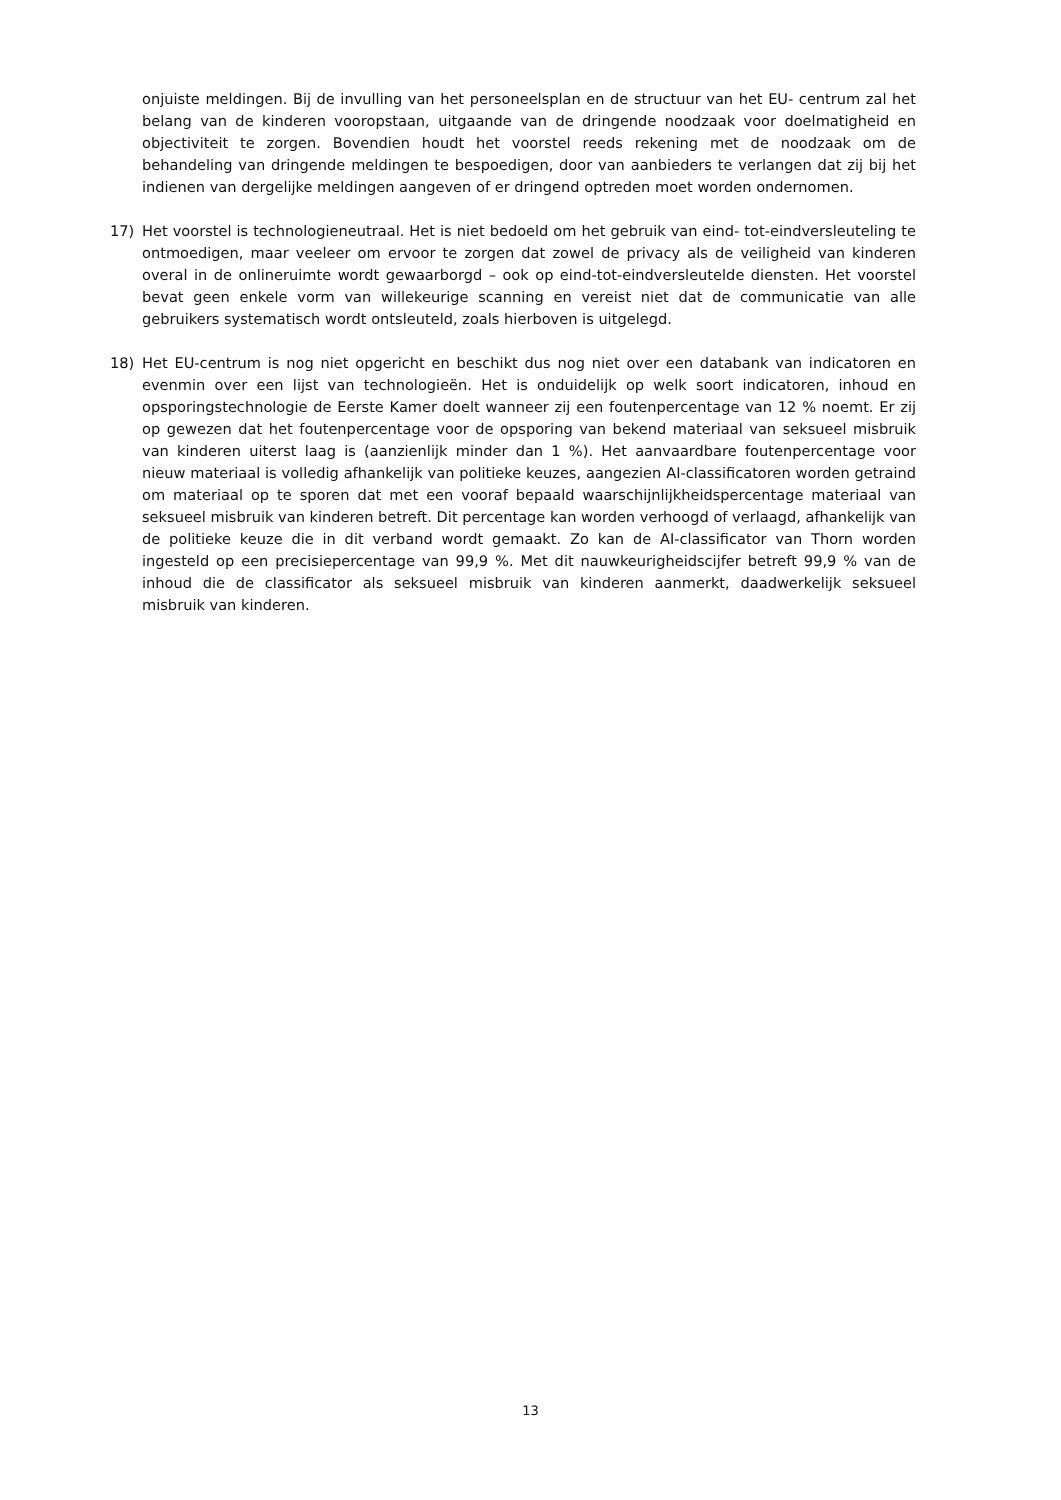onjuiste meldingen. Bij de invulling van het personeelsplan en de structuur van het EU- centrum zal het belang van de kinderen vooropstaan, uitgaande van de dringende noodzaak voor doelmatigheid en objectiviteit te zorgen. Bovendien houdt het voorstel reeds rekening met de noodzaak om de behandeling van dringende meldingen te bespoedigen, door van aanbieders te verlangen dat zij bij het indienen van dergelijke meldingen aangeven of er dringend optreden moet worden ondernomen.
17) Het voorstel is technologieneutraal. Het is niet bedoeld om het gebruik van eind- tot-eindversleuteling te ontmoedigen, maar veeleer om ervoor te zorgen dat zowel de privacy als de veiligheid van kinderen overal in de onlineruimte wordt gewaarborgd – ook op eind-tot-eindversleutelde diensten. Het voorstel bevat geen enkele vorm van willekeurige scanning en vereist niet dat de communicatie van alle gebruikers systematisch wordt ontsleuteld, zoals hierboven is uitgelegd.
18) Het EU-centrum is nog niet opgericht en beschikt dus nog niet over een databank van indicatoren en evenmin over een lijst van technologieën. Het is onduidelijk op welk soort indicatoren, inhoud en opsporingstechnologie de Eerste Kamer doelt wanneer zij een foutenpercentage van 12 % noemt. Er zij op gewezen dat het foutenpercentage voor de opsporing van bekend materiaal van seksueel misbruik van kinderen uiterst laag is (aanzienlijk minder dan 1 %). Het aanvaardbare foutenpercentage voor nieuw materiaal is volledig afhankelijk van politieke keuzes, aangezien AI-classificatoren worden getraind om materiaal op te sporen dat met een vooraf bepaald waarschijnlijkheidspercentage materiaal van seksueel misbruik van kinderen betreft. Dit percentage kan worden verhoogd of verlaagd, afhankelijk van de politieke keuze die in dit verband wordt gemaakt. Zo kan de AI-classificator van Thorn worden ingesteld op een precisiepercentage van 99,9 %. Met dit nauwkeurigheidscijfer betreft 99,9 % van de inhoud die de classificator als seksueel misbruik van kinderen aanmerkt, daadwerkelijk seksueel misbruik van kinderen.
13